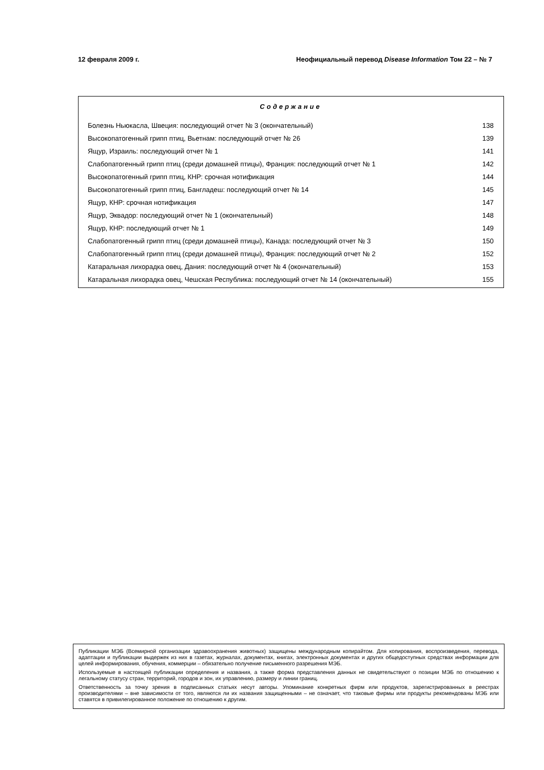12 февраля 2009 г. Неофициальный перевод Disease Information Том 22 – № 7
Содержание
Болезнь Ньюкасла, Швеция: последующий отчет № 3 (окончательный) 138
Высокопатогенный грипп птиц, Вьетнам: последующий отчет № 26 139
Ящур, Израиль: последующий отчет № 1 141
Слабопатогенный грипп птиц (среди домашней птицы), Франция: последующий отчет № 1 142
Высокопатогенный грипп птиц, КНР: срочная нотификация 144
Высокопатогенный грипп птиц, Бангладеш: последующий отчет № 14 145
Ящур, КНР: срочная нотификация 147
Ящур, Эквадор: последующий отчет № 1 (окончательный) 148
Ящур, КНР: последующий отчет № 1 149
Слабопатогенный грипп птиц (среди домашней птицы), Канада: последующий отчет № 3 150
Слабопатогенный грипп птиц (среди домашней птицы), Франция: последующий отчет № 2 152
Катаральная лихорадка овец, Дания: последующий отчет № 4 (окончательный) 153
Катаральная лихорадка овец, Чешская Республика: последующий отчет № 14 (окончательный) 155
Публикации МЭБ (Всемирной организации здравоохранения животных) защищены международным копирайтом. Для копирования, воспроизведения, перевода, адаптации и публикации выдержек из них в газетах, журналах, документах, книгах, электронных документах и других общедоступных средствах информации для целей информирования, обучения, коммерции – обязательно получение письменного разрешения МЭБ.
Используемые в настоящей публикации определения и названия, а также форма представления данных не свидетельствуют о позиции МЭБ по отношению к легальному статусу стран, территорий, городов и зон, их управлению, размеру и линии границ.
Ответственность за точку зрения в подписанных статьях несут авторы. Упоминание конкретных фирм или продуктов, зарегистрированных в реестрах производителями – вне зависимости от того, являются ли их названия защищенными – не означает, что таковые фирмы или продукты рекомендованы МЭБ или ставятся в привилегированное положение по отношению к другим.